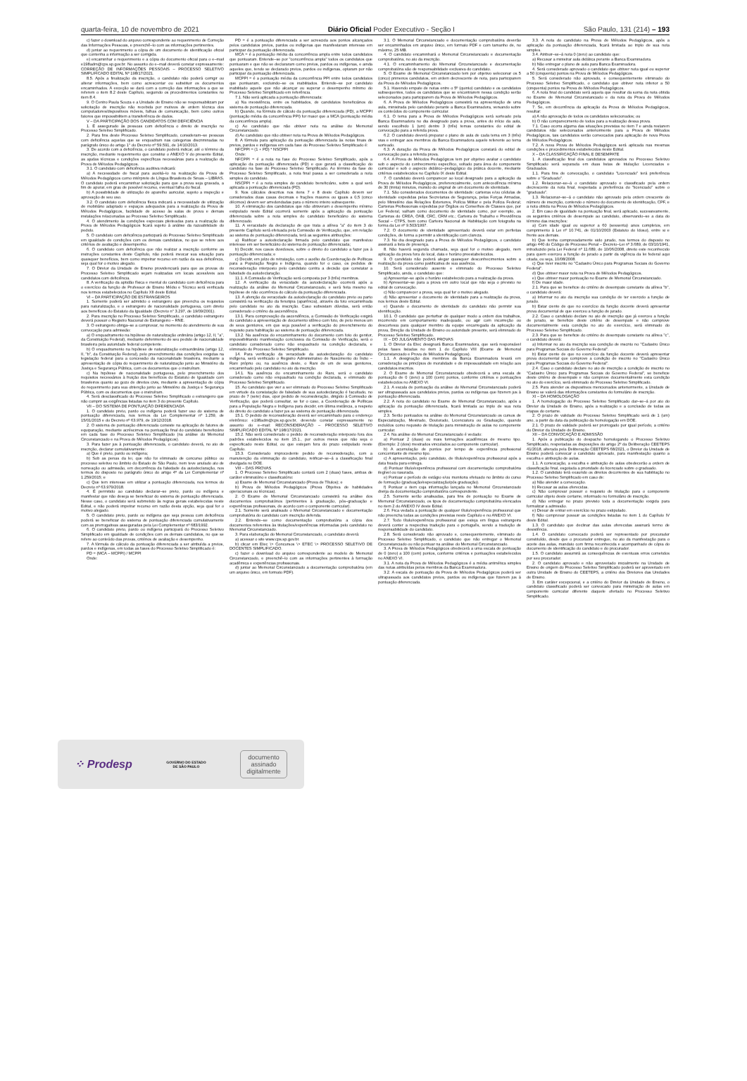quarta-feira, 10 de novembro de 2021 Diário Oficial Poder Executivo - Seção I São Paulo, 131 (214) – 193
c) fazer o download do arquivo correspondente ao requerimento de Correção das Informações Pessoais, e preenchê–lo com as informações pertinentes.
d) juntar ao requerimento a cópia de um documento de identificação oficial que contenha a informação a ser corrigida.
e) encaminhar o requerimento e a cópia do documento oficial para o e–mail e198adm@cps.sp.gov.br. No assunto do e–mail deverá constar expressamente: CORREÇÃO DE INFORMAÇÕES PESSOAIS – PROCESSO SELETIVO SIMPLIFICADO EDITAL Nº 198/17/2021.
8.5. Após a finalização da inscrição, o candidato não poderá corrigir ou alterar informações, bem como acrescentar ou substituir os documentos encaminhados. A exceção se dará com a correção das informações a que se referem o item 8.2 deste Capítulo, seguindo os procedimentos constantes no item 8.4.
9. O Centro Paula Souza e a Unidade de Ensino não se responsabilizam por solicitação de inscrição não recebida por motivos de ordem técnica dos computadores/dispositivos móveis, falhas de comunicação, bem como outros fatores que impossibilitem a transferência de dados.
V – DA PARTICIPAÇÃO DOS CANDIDATOS COM DEFICIÊNCIA
1. É assegurado às pessoas com deficiência o direito de inscrição no Processo Seletivo Simplificado.
2. Para fins deste Processo Seletivo Simplificado, consideram–se pessoas com deficiência aquelas que se enquadram nas categorias discriminadas no parágrafo único do artigo 1° do Decreto nº 59.591, de 14/10/2013.
3. De acordo com a deficiência, o candidato poderá indicar, até o término da inscrição, mediante requerimento que constitui o ANEXO V do presente Edital, as ajudas técnicas e condições específicas necessárias para a realização da Prova de Métodos Pedagógicos.
3.1. O candidato com deficiência auditiva indicará:
a) A necessidade de fiscal para auxiliá–lo na realização da Prova de Métodos Pedagógicos como intérprete de Língua Brasileira de Sinais – LIBRAS. O candidato poderá encaminhar solicitação para que a prova seja gravada, a fim de apurar, em grau de possível recurso, eventual falha do fiscal.
b) A possibilidade de utilização de aparelho auricular, sujeito a inspeção e aprovação de seu uso.
3.2. O candidato com deficiência física indicará a necessidade de utilização de mobiliário adaptado e espaços adequados para a realização da Prova de Métodos Pedagógicos, facilidade de acesso às salas de prova e demais instalações relacionadas ao Processo Seletivo Simplificado.
4. O atendimento às condições especiais pleiteadas para a realização da Prova de Métodos Pedagógicos ficará sujeito à análise da razoabilidade do pedido.
5. O candidato com deficiência participará do Processo Seletivo Simplificado em igualdade de condições com os demais candidatos, no que se refere aos critérios de avaliação e desempenho.
6. O candidato com deficiência que não realizar a inscrição conforme as instruções constantes deste Capítulo, não poderá invocar sua situação para quaisquer benefícios, bem como impetrar recurso em razão da sua deficiência, seja qual for o motivo alegado.
7. O Diretor da Unidade de Ensino providenciará para que as provas do Processo Seletivo Simplificado sejam realizadas em locais acessíveis aos candidatos com deficiência.
8. A verificação da aptidão física e mental do candidato com deficiência para o exercício da função de Professor de Ensino Médio e Técnico será verificada nos termos estabelecidos no Capítulo XII deste Edital.
VI – DA PARTICIPAÇÃO DE ESTRANGEIROS
1. Somente poderá ser admitido o estrangeiro que preencha os requisitos para naturalização, e o estrangeiro de nacionalidade portuguesa, com direito aos benefícios do Estatuto da Igualdade (Decreto n° 3.297, de 19/09/2001).
2. Para inscrição no Processo Seletivo Simplificado, o candidato estrangeiro deverá possuir o Registro Nacional de Estrangeiro – RNE.
3. O estrangeiro obriga–se a comprovar, no momento do atendimento de sua convocação para admissão:
a) O enquadramento na hipótese de naturalização ordinária (artigo 12, II, "a", da Constituição Federal), mediante deferimento de seu pedido de nacionalidade brasileira pela autoridade federal competente.
b) O enquadramento na hipótese de naturalização extraordinária (artigo 12, II, "b", da Constituição Federal), pelo preenchimento das condições exigidas na legislação federal para a concessão da nacionalidade brasileira, mediante a apresentação de cópia do requerimento de naturalização junto ao Ministério da Justiça e Segurança Pública, com os documentos que o instruíram.
c) Na hipótese de nacionalidade portuguesa, pelo preenchimento dos requisitos necessários à fruição dos benefícios do Estatuto de Igualdade com brasileiros quanto ao gozo de direitos civis, mediante a apresentação de cópia do requerimento para sua obtenção junto ao Ministério da Justiça e Segurança Pública, com os documentos que o instruíram.
4. Será desclassificado do Processo Seletivo Simplificado o estrangeiro que não cumprir as exigências listadas no item 3 do presente Capítulo.
VII – DO SISTEMA DE PONTUAÇÃO DIFERENCIADA
1. O candidato preto, pardo ou indígena poderá fazer uso do sistema de pontuação diferenciada, nos termos da Lei Complementar nº 1.259, de 15/01/2015 e do Decreto nº 63.979, de 19/12/2018.
2. O sistema de pontuação diferenciada consiste na aplicação de fatores de equiparação, mediante acréscimos na pontuação final do candidato beneficiário em cada fase do Processo Seletivo Simplificado (na análise do Memorial Circunstanciado e na Prova de Métodos Pedagógicos).
3. Para fazer jus à pontuação diferenciada, o candidato deverá, no ato de inscrição, declarar cumulativamente:
a) Que é preto, pardo ou indígena;
b) Sob as penas da lei, que não foi eliminado de concurso público ou processo seletivo no âmbito do Estado de São Paulo, nem teve anulado ato de nomeação ou admissão, em decorrência da falsidade da autodeclaração, nos termos do disposto no parágrafo único do artigo 4º da Lei Complementar nº 1.259/2015; e
c) Que tem interesse em utilizar a pontuação diferenciada, nos termos do Decreto nº 63.979/2018.
4. É permitido ao candidato declarar–se preto, pardo ou indígena e manifestar que não deseja se beneficiar do sistema de pontuação diferenciada. Nesse caso, o candidato será submetido às regras gerais estabelecidas neste Edital, e não poderá impetrar recurso em razão desta opção, seja qual for o motivo alegado.
5. O candidato preto, pardo ou indígena que seja pessoa com deficiência poderá se beneficiar do sistema de pontuação diferenciada cumulativamente com as prerrogativas asseguradas pela Lei Complementar nº 683/1992.
6. O candidato preto, pardo ou indígena participará do Processo Seletivo Simplificado em igualdade de condições com os demais candidatos, no que se refere ao conteúdo das provas, critérios de avaliação e desempenho.
7. A fórmula de cálculo da pontuação diferenciada a ser atribuída a pretos, pardos e indígenas, em todas as fases do Processo Seletivo Simplificado é:
PD = (MCA – MCPPI) / MCPPI
Onde:
PD = é a pontuação diferenciada a ser acrescida aos pontos alcançados pelos candidatos pretos, pardos ou indígenas que manifestaram interesse em participar da pontuação diferenciada.
MCA = é a pontuação média da concorrência ampla entre todos candidatos que pontuaram. Entende–se por "concorrência ampla" todos os candidatos que pontuaram e que não se declararam como pretos, pardos ou indígenas, e ainda aqueles que, tendo se declarado pretos, pardos ou indígenas, optaram por não participar da pontuação diferenciada.
MCPPI = é a pontuação média da concorrência PPI entre todos candidatos que pontuaram, excluindo–se os inabilitados. Entende–se por candidato inabilitado aquele que não alcançar ou superar o desempenho mínimo do Processo Seletivo Simplificado em referência.
7.1. Não será aplicada a pontuação diferenciada:
a) Na inexistência, entre os habilitados, de candidatos beneficiários do sistema de pontuação diferenciada.
b) Quando, na fórmula de cálculo da pontuação diferenciada (PD), a MCPPI (pontuação média da concorrência PPI) for maior que a MCA (pontuação média da concorrência ampla).
c) Ao candidato que não obtiver nota na análise do Memorial Circunstanciado.
d) Ao candidato que não obtiver nota na Prova de Métodos Pedagógicos.
8. A fórmula para aplicação da pontuação diferenciada às notas finais de pretos, pardos e indígenas em cada fase do Processo Seletivo Simplificado é:
NFCPPI = (1 + PD) * NSCPPI
Onde:
NFCPPI = é a nota na fase do Processo Seletivo Simplificado, após a aplicação da pontuação diferenciada (PD) e que gerará a classificação do candidato na fase do Processo Seletivo Simplificado. Ao término da fase do Processo Seletivo Simplificado, a nota final passa a ser considerada a nota simples do candidato.
NSCPPI = é a nota simples do candidato beneficiário, sobre a qual será aplicada a pontuação diferenciada (PD).
9. Nos cálculos descritos nos itens 7 e 8 deste Capítulo devem ser considerados duas casas decimais e frações maiores ou iguais a 0,5 (cinco décimos) devem ser arredondadas para o número inteiro subsequente.
10. A eliminação dos candidatos que não obtiveram o desempenho mínimo estipulado neste Edital ocorrerá somente após a aplicação da pontuação diferenciada sobre a nota simples do candidato beneficiário do sistema diferenciado.
11. A veracidade da declaração de que trata a alínea "a" do item 3 do presente Capítulo será efetuada pela Comissão de Verificação, que, em relação ao sistema de pontuação diferenciada, terá as seguintes atribuições:
a) Ratificar a autodeclaração firmada pelo candidato que manifestou interesse em ser beneficiário do sistema de pontuação diferenciada;
b) Decidir, nos casos duvidosos, sobre o direito do candidato a fazer jus à pontuação diferenciada; e
c) Decidir, em juízo de retratação, com o auxílio da Coordenação de Políticas para a População Negra e Indígena, quando for o caso, os pedidos de reconsideração interposto pelo candidato contra a decisão que constatar a falsidade da autodeclaração.
11.1. A Comissão de Verificação será composta por 3 (três) membros.
12. A verificação da veracidade da autodeclaração ocorrerá após a realização da análise do Memorial Circunstanciado, e será feita mesmo na hipótese de não ocorrência do cálculo da pontuação diferenciada.
13. A aferição da veracidade da autodeclaração do candidato preto ou parto consistirá na verificação da fenotipia (aparência), através da foto encaminhada pelo candidato no ato da inscrição. Caso subsistam dúvidas, será então considerado o critério da ascendência.
13.1. Para comprovação da ascendência, a Comissão de Verificação exigirá do candidato a apresentação de documento idôneo com foto, de pelo menos um de seus genitores, em que seja possível a verificação do preenchimento do requisito para habilitação ao sistema de pontuação diferenciada.
13.2. Na ausência do encaminhamento do documento com foto do genitor, impossibilitando manifestação conclusiva da Comissão de Verificação, será o candidato considerado como não enquadrado na condição declarada, e eliminado do Processo Seletivo Simplificado.
14. Para verificação da veracidade da autodeclaração do candidato indígena, será verificado o Registro Administrativo de Nascimento do Índio – Rani próprio ou, na ausência deste, o Rani de um de seus genitores, encaminhado pelo candidato no ato da inscrição.
14.1. Na ausência do encaminhamento do Rani, será o candidato considerado como não enquadrado na condição declarada, e eliminado do Processo Seletivo Simplificado.
15. Ao candidato que vier a ser eliminado do Processo Seletivo Simplificado em virtude da constatação de falsidade de sua autodeclaração é facultado, no prazo de 7 (sete) dias, opor pedido de reconsideração, dirigido à Comissão de Verificação, que poderá consultar, se for o caso, a Coordenação de Políticas para a População Negra e Indígena para decidir, em última instância, a respeito do direito do candidato a fazer jus ao sistema de pontuação diferenciada.
15.1. O pedido de reconsideração deverá ser encaminhado para o endereço eletrônico: e198adm@cps.sp.gov.br, devendo constar expressamente no assunto do e–mail: RECONSIDERAÇÃO – PROCESSO SELETIVO SIMPLIFICADO EDITAL Nº 198/17/2021.
15.2. Não será considerado o pedido de reconsideração interposto fora dos padrões estabelecidos no item 15.1., por outros meios que não seja o especificado neste Edital, ou que estejam fora do prazo estipulado neste Capítulo.
15.3. Considerado improcedente pedido de reconsideração, com a manutenção da eliminação do candidato, retificar–se–á a classificação final divulgada no DOE.
VIII – DAS PROVAS
1. O Processo Seletivo Simplificado contará com 2 (duas) fases, ambas de caráter eliminatório e classificatório:
a) Exame de Memorial Circunstanciado (Prova de Títulos); e
b) Prova de Métodos Pedagógicos (Prova Objetiva de habilidades operacionais ou técnicas).
2. O Exame de Memorial Circunstanciado consistirá na análise dos documentos comprobatórios (pertinentes à graduação, pós–graduação e experiências profissionais, de acordo com o componente curricular).
2.1. Somente será analisado o Memorial Circunstanciado e documentação comprobatória do candidato com inscrição deferida.
2.2. Entende–se como documentação comprobatória a cópia dos documentos referentes às titulações/experiências informadas pelo candidato no Memorial Circunstanciado.
3. Para elaboração do Memorial Circunstanciado, o candidato deverá:
a) acessar o site www.cps.sp.gov.br.
b) clicar em Etec \> Concursos \> ETEC \> PROCESSO SELETIVO DE DOCENTES SIMPLIFICADO.
c) fazer o download do arquivo correspondente ao modelo de Memorial Circunstanciado, e preenchê–lo com as informações pertinentes à formação acadêmica e experiências profissionais.
d) juntar ao Memorial Circunstanciado a documentação comprobatória (em um arquivo único, em formato PDF).
3.1. O Memorial Circunstanciado e documentação comprobatória deverão ser encaminhados em arquivo único, em formato PDF e com tamanho de, no máximo, 25 MB.
4. O candidato encaminhará o Memorial Circunstanciado e documentação comprobatória, no ato da inscrição.
4.1. O encaminhamento do Memorial Circunstanciado e documentação comprobatória são de responsabilidade exclusiva do candidato.
5. O Exame de Memorial Circunstanciado tem por objetivo selecionar os 5 (cinco) primeiros candidatos, em ordem decrescente de nota, para participarem da Prova de Métodos Pedagógicos.
5.1. Havendo empate de notas entre o 5º (quinto) candidato e os candidatos subsequentes, todos os candidatos que se encontrarem nessa condição serão selecionados para participarem da Prova de Métodos Pedagógicos.
6. A Prova de Métodos Pedagógicos consistirá na apresentação de uma aula, ministrada pelo candidato perante a Banca Examinadora, versando sobre os conteúdos do componente curricular.
6.1. O tema para a Prova de Métodos Pedagógicos será sorteado pela Banca Examinadora no dia designado para a prova, antes do início da aula, sendo escolhido 1 (um) dentre 3 (três) temas constantes do edital de convocação para a referida prova.
6.2. O candidato deverá preparar o plano de aula de cada tema em 3 (três) vias e entregar aos membros da Banca Examinadora aquele referente ao tema sorteado.
6.3. A duração da Prova de Métodos Pedagógicos constará do edital de convocação para a referida prova.
6.4. A Prova de Métodos Pedagógicos tem por objetivo avaliar o candidato sob o aspecto do conhecimento específico, voltado para área do componente curricular e sob o aspecto didático–pedagógico da prática docente, mediante critérios estabelecidos no Capítulo IX deste Edital.
7. O candidato deverá comparecer ao local designado para a aplicação da Prova de Métodos Pedagógicos, preferencialmente, com antecedência mínima de 30 (trinta) minutos, munido do original de um documento de identidade.
7.1. São considerados documentos de identidade: carteiras e/ou cédulas de identidade expedidas pelas Secretarias de Segurança, pelas Forças Armadas, pelo Ministério das Relações Exteriores, Polícia Militar e pela Polícia Federal; Carteiras Profissionais expedidas por Órgãos ou Conselhos de Classes que, por Lei Federal, valham como documento de identidade como, por exemplo, as Carteiras do CREA, OAB, CRC, CRM etc.; Carteira de Trabalho e Previdência Social – CTPS, bem como Carteira Nacional de Habilitação com fotografia na forma da Lei nº 9.503/1997.
7.2. O documento de identidade apresentado deverá estar em perfeitas condições, de forma a permitir a identificação com clareza.
7.3. No dia designado para a Prova de Métodos Pedagógicos, o candidato assinará a lista de presença.
8. Não haverá segunda chamada, seja qual for o motivo alegado, nem aplicação da prova fora do local, data e horário preestabelecidos.
9. O candidato não poderá alegar quaisquer desconhecimentos sobre a realização da prova como justificativa de sua ausência.
10. Será considerado ausente e eliminado do Processo Seletivo Simplificado, ainda, o candidato que:
a) Apresentar–se após o horário estabelecido para a realização da prova.
b) Apresentar–se para a prova em outro local que não seja o previsto no edital de convocação.
c) Não comparecer a prova, seja qual for o motivo alegado.
d) Não apresentar o documento de identidade para a realização da prova, nos termos deste Edital.
e) Quando o documento de identidade do candidato não permitir sua identificação.
10.1. O candidato que perturbar de qualquer modo a ordem dos trabalhos, incorrendo em comportamento inadequado, ou agir com incorreção ou descortesia para qualquer membro da equipe encarregada da aplicação da prova, Direção da Unidade de Ensino ou autoridade presente, será eliminado do Processo Seletivo Simplificado.
IX – DO JULGAMENTO DAS PROVAS
1. O Diretor da Etec designará Banca Examinadora, que será responsável pelas fases listadas no item 1 do Capítulo VIII (Exame de Memorial Circunstanciado e Prova de Métodos Pedagógicos).
1.1. A designação dos membros da Banca Examinadora levará em consideração os princípios de moralidade e de impessoalidade em relação aos candidatos inscritos.
2. O Exame de Memorial Circunstanciado obedecerá a uma escala de pontuação de 0 (zero) a 100 (cem) pontos, conforme critérios e pontuações estabelecidos no ANEXO VI.
2.1. A escala de pontuação da análise do Memorial Circunstanciado poderá ser ultrapassada aos candidatos pretos, pardos ou indígenas que fizerem jus à pontuação diferenciada.
2.2. A nota do candidato no Exame de Memorial Circunstanciado, após a aplicação da pontuação diferenciada, ficará limitada ao triplo de sua nota simples.
2.3. Serão pontuados na análise do Memorial Circunstanciado os cursos de Especialização, Mestrado, Doutorado, Licenciatura ou Graduação, quando incluídos como requisito de titulação para ministração de aulas no componente curricular.
2.4. Na análise do Memorial Circunstanciado é vedado:
a) Pontuar 2 (duas) ou mais formações acadêmicas de mesmo tipo. (Exemplo: 2 (dois) mestrados vinculados ao componente curricular).
b) A acumulação de pontos por tempo de experiência profissional concomitante de mesmo tipo.
c) A apresentação, pelo candidato, de título/experiência profissional após a data fixada para entrega.
d) Pontuar título/experiência profissional com documentação comprobatória ilegível ou rasurada.
e) Pontuar o período de estágio e/ou monitoria efetuado no âmbito do curso de formação (graduação/especialização/pós graduação).
f) Pontuar o item cuja informação lançada no Memorial Circunstanciado divirja da documentação comprobatória correspondente.
2.5. Somente serão analisadas, para fins de pontuação no Exame de Memorial Circunstanciado, os tipos de documentação comprobatória elencados no item 2 do ANEXO IV deste Edital.
2.6. Fica vedada a pontuação de qualquer título/experiência profissional que não preencha todas as condições previstas neste Capítulo e no ANEXO VI.
2.7. Todo título/experiência profissional que esteja em língua estrangeira deverá conter a respectiva tradução para o português, sendo a tradução de responsabilidade do candidato.
2.8. Será considerado não aprovado e, consequentemente, eliminado do Processo Seletivo Simplificado, o candidato que não entregar o Memorial Circunstanciado ou não pontuar na análise do Memorial Circunstanciado.
3. A Prova de Métodos Pedagógicos obedecerá a uma escala de pontuação de 0 (zero) a 100 (cem) pontos, conforme critérios e pontuações estabelecidos no ANEXO VI.
3.1. A nota da Prova de Métodos Pedagógicos é a média aritmética simples das notas atribuídas pelos membros da Banca Examinadora.
3.2. A escala de pontuação da Prova de Métodos Pedagógicos poderá ser ultrapassada aos candidatos pretos, pardos ou indígenas que fizerem jus à pontuação diferenciada.
3.3. A nota do candidato na Prova de Métodos Pedagógicos, após a aplicação da pontuação diferenciada, ficará limitada ao triplo de sua nota simples.
3.4. Atribuir–se–á nota 0 (zero) ao candidato que:
a) Recusar a ministrar aula didática perante a Banca Examinadora.
b) Não entregar o plano de aula para Banca Examinadora.
4. Será considerado aprovado o candidato que obtiver nota igual ou superior a 50 (cinquenta) pontos na Prova de Métodos Pedagógicos.
5. Será considerado não aprovado, e consequentemente eliminado do Processo Seletivo Simplificado, o candidato que obtiver nota inferior a 50 (cinquenta) pontos na Prova de Métodos Pedagógicos.
6. A nota final do candidato será aquela que resultar da soma da nota obtida no Exame de Memorial Circunstanciado e da nota da Prova de Métodos Pedagógicos.
7. Se, em decorrência da aplicação da Prova de Métodos Pedagógicos, resultar:
a) A não aprovação de todos os candidatos selecionados; ou
b) O não comparecimento de todos para a realização dessa prova.
7.1. Caso ocorra alguma das situações previstas no item 7 e ainda restarem candidatos não selecionados anteriormente para a Prova de Métodos Pedagógicos, tais candidatos serão convocados para aplicação de nova Prova de Métodos Pedagógicos.
7.2. A nova Prova de Métodos Pedagógicos será aplicada nas mesmas condições e procedimentos estabelecidos neste Edital.
X – DA CLASSIFICAÇÃO FINAL E DESEMPATE
1. A classificação final dos candidatos aprovados no Processo Seletivo Simplificado será separada em duas listas de titulação: Licenciados e Graduados.
1.1. Para fins de convocação, o candidato "Licenciado" terá preferência sobre o "Graduado".
1.2. Relacionar–se–á o candidato aprovado e classificado pela ordem decrescente da nota final, respeitada a preferência do "licenciado" sobre o "graduado".
1.3. Relacionar–se–á o candidato não aprovado pela ordem crescente do número de inscrição, contendo o número do documento de identificação, CPF, e a nota obtida na Prova de Métodos Pedagógicos.
2. Em caso de igualdade na pontuação final, será aplicado, sucessivamente, os seguintes critérios de desempate ao candidato, observando–se a data do término das inscrições:
a) Com idade igual ou superior a 60 (sessenta) anos completos, em cumprimento à Lei nº 10.741, de 01/10/2003 (Estatuto do Idoso), entre si e frente aos demais.
b) Que tenha comprovadamente sido jurado, nos termos do disposto no artigo 440 do Código de Processo Penal – Decreto–Lei nº 3.689, de 03/10/1941, introduzido pela Lei Federal nº 11.689, de 10/06/2008, direito este reconhecido para quem exerceu a função de jurado a partir da vigência da lei federal aqui citada, ou seja, 10/08/2008.
c) Que tiver inscrito no "Cadastro Único para Programas Sociais do Governo Federal".
d) Que obtiver maior nota na Prova de Métodos Pedagógicos.
e) Que obtiver maior pontuação no Exame de Memorial Circunstanciado.
f) De maior idade.
2.1. Para que se beneficie do critério de desempate constante da alínea "b", o candidato deverá:
a) Informar no ato da inscrição sua condição de ter exercido a função de jurado.
b) Estar ciente de que no exercício da função docente deverá apresentar prova documental de que exerceu a função de jurado.
2.2. Caso o candidato declare no ato de inscrição que já exerceu a função de jurado, se beneficie deste critério de desempate e não comprove documentalmente esta condição no ato do exercício, será eliminado do Processo Seletivo Simplificado.
2.3. Para que se beneficie do critério de desempate constante na alínea "c", o candidato deverá:
a) Informar no ato da inscrição sua condição de inscrito no "Cadastro Único para Programas Sociais do Governo Federal".
b) Estar ciente de que no exercício da função docente deverá apresentar prova documental que comprove a condição de inscrito no "Cadastro Único para Programas Sociais do Governo Federal".
2.4. Caso o candidato declare no ato de inscrição a condição de inscrito no "Cadastro Único para Programas Sociais do Governo Federal", se beneficie deste critério de desempate e não comprove documentalmente esta condição no ato do exercício, será eliminado do Processo Seletivo Simplificado.
2.5. Para atender os dispositivos mencionados anteriormente, a Unidade de Ensino se valerá das informações constantes do formulário de inscrição.
XI – DA HOMOLOGAÇÃO
1. A homologação do Processo Seletivo Simplificado dar–se–á por ato do Diretor da Unidade de Ensino, após a realização e a conclusão de todas as etapas do certame.
2. O prazo de validade do Processo Seletivo Simplificado será de 1 (um) ano, a partir da data da publicação da homologação em DOE.
2.1. O prazo de validade poderá ser prorrogado por igual período, a critério do Diretor da Unidade de Ensino.
XII – DA CONVOCAÇÃO E ADMISSÃO
1. Após a publicação do despacho homologando o Processo Seletivo Simplificado, respeitadas as disposições do artigo 2º da Deliberação CEETEPS 41/2018, alterada pela Deliberação CEETEPS 68/2021, o Diretor da Unidade de Ensino poderá convocar o candidato aprovado, para manifestação quanto a escolha e atribuição de aulas.
1.1. A convocação, a escolha e atribuição de aulas obedecerão a ordem de classificação final, esgotada a prioridade do licenciado sobre o graduado.
1.2. O candidato terá exaurido os direitos decorrentes de sua habilitação no Processo Seletivo Simplificado em caso de:
a) Não atender a convocação.
b) Recusar as aulas oferecidas.
c) Não comprovar possuir o requisito de titulação para o componente curricular objeto deste certame, informado no formulário de inscrição.
d) Não entregar no prazo previsto toda a documentação exigida para formalizar a admissão.
e) Deixar de entrar em exercício no prazo estipulado.
f) Não comprovar possuir as condições listadas no item 1 do Capítulo IV deste Edital.
1.3. O candidato que declinar das aulas oferecidas assinará termo de desistência.
1.4. O candidato convocado poderá ser representado por procurador constituído, desde que o procurador entregue, no ato da manifestação para o aceite das aulas, mandato com firma reconhecida e acompanhado de cópia do documento de identificação do candidato e do procurador.
1.5. O candidato assumirá as consequências de eventuais erros cometidos por seu procurador.
2. O candidato aprovado e não aproveitado inicialmente na Unidade de Ensino de origem do Processo Seletivo Simplificado poderá ser aproveitado em outra Unidade de Ensino do CEETEPS, a critério dos Diretores das Unidades de Ensino.
3. Em caráter excepcional, e a critério do Diretor da Unidade de Ensino, o candidato classificado poderá ser convocado para ministração de aulas em componente curricular diferente daquele ofertado no Processo Seletivo Simplificado.
⁘ Prodesp GOVERNO DO ESTADO
DE SÃO PAULO documento
assinado
digitalmente